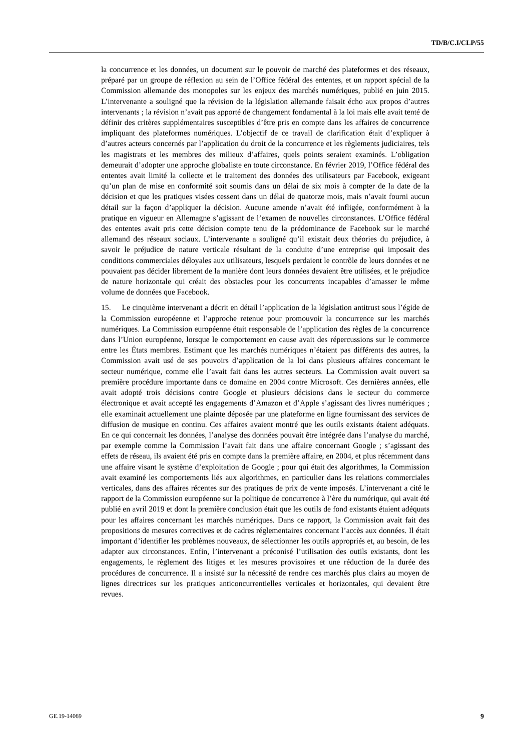TD/B/C.I/CLP/55
la concurrence et les données, un document sur le pouvoir de marché des plateformes et des réseaux, préparé par un groupe de réflexion au sein de l’Office fédéral des ententes, et un rapport spécial de la Commission allemande des monopoles sur les enjeux des marchés numériques, publié en juin 2015. L’intervenante a souligné que la révision de la législation allemande faisait écho aux propos d’autres intervenants ; la révision n’avait pas apporté de changement fondamental à la loi mais elle avait tenté de définir des critères supplémentaires susceptibles d’être pris en compte dans les affaires de concurrence impliquant des plateformes numériques. L’objectif de ce travail de clarification était d’expliquer à d’autres acteurs concernés par l’application du droit de la concurrence et les règlements judiciaires, tels les magistrats et les membres des milieux d’affaires, quels points seraient examinés. L’obligation demeurait d’adopter une approche globaliste en toute circonstance. En février 2019, l’Office fédéral des ententes avait limité la collecte et le traitement des données des utilisateurs par Facebook, exigeant qu’un plan de mise en conformité soit soumis dans un délai de six mois à compter de la date de la décision et que les pratiques visées cessent dans un délai de quatorze mois, mais n’avait fourni aucun détail sur la façon d’appliquer la décision. Aucune amende n’avait été infligée, conformément à la pratique en vigueur en Allemagne s’agissant de l’examen de nouvelles circonstances. L’Office fédéral des ententes avait pris cette décision compte tenu de la prédominance de Facebook sur le marché allemand des réseaux sociaux. L’intervenante a souligné qu’il existait deux théories du préjudice, à savoir le préjudice de nature verticale résultant de la conduite d’une entreprise qui imposait des conditions commerciales déloyales aux utilisateurs, lesquels perdaient le contrôle de leurs données et ne pouvaient pas décider librement de la manière dont leurs données devaient être utilisées, et le préjudice de nature horizontale qui créait des obstacles pour les concurrents incapables d’amasser le même volume de données que Facebook.
15. Le cinquième intervenant a décrit en détail l’application de la législation antitrust sous l’égide de la Commission européenne et l’approche retenue pour promouvoir la concurrence sur les marchés numériques. La Commission européenne était responsable de l’application des règles de la concurrence dans l’Union européenne, lorsque le comportement en cause avait des répercussions sur le commerce entre les États membres. Estimant que les marchés numériques n’étaient pas différents des autres, la Commission avait usé de ses pouvoirs d’application de la loi dans plusieurs affaires concernant le secteur numérique, comme elle l’avait fait dans les autres secteurs. La Commission avait ouvert sa première procédure importante dans ce domaine en 2004 contre Microsoft. Ces dernières années, elle avait adopté trois décisions contre Google et plusieurs décisions dans le secteur du commerce électronique et avait accepté les engagements d’Amazon et d’Apple s’agissant des livres numériques ; elle examinait actuellement une plainte déposée par une plateforme en ligne fournissant des services de diffusion de musique en continu. Ces affaires avaient montré que les outils existants étaient adéquats. En ce qui concernait les données, l’analyse des données pouvait être intégrée dans l’analyse du marché, par exemple comme la Commission l’avait fait dans une affaire concernant Google ; s’agissant des effets de réseau, ils avaient été pris en compte dans la première affaire, en 2004, et plus récemment dans une affaire visant le système d’exploitation de Google ; pour qui était des algorithmes, la Commission avait examiné les comportements liés aux algorithmes, en particulier dans les relations commerciales verticales, dans des affaires récentes sur des pratiques de prix de vente imposés. L’intervenant a cité le rapport de la Commission européenne sur la politique de concurrence à l’ère du numérique, qui avait été publié en avril 2019 et dont la première conclusion était que les outils de fond existants étaient adéquats pour les affaires concernant les marchés numériques. Dans ce rapport, la Commission avait fait des propositions de mesures correctives et de cadres réglementaires concernant l’accès aux données. Il était important d’identifier les problèmes nouveaux, de sélectionner les outils appropriés et, au besoin, de les adapter aux circonstances. Enfin, l’intervenant a préconisé l’utilisation des outils existants, dont les engagements, le règlement des litiges et les mesures provisoires et une réduction de la durée des procédures de concurrence. Il a insisté sur la nécessité de rendre ces marchés plus clairs au moyen de lignes directrices sur les pratiques anticoncurrentielles verticales et horizontales, qui devaient être revues.
GE.19-14069 9